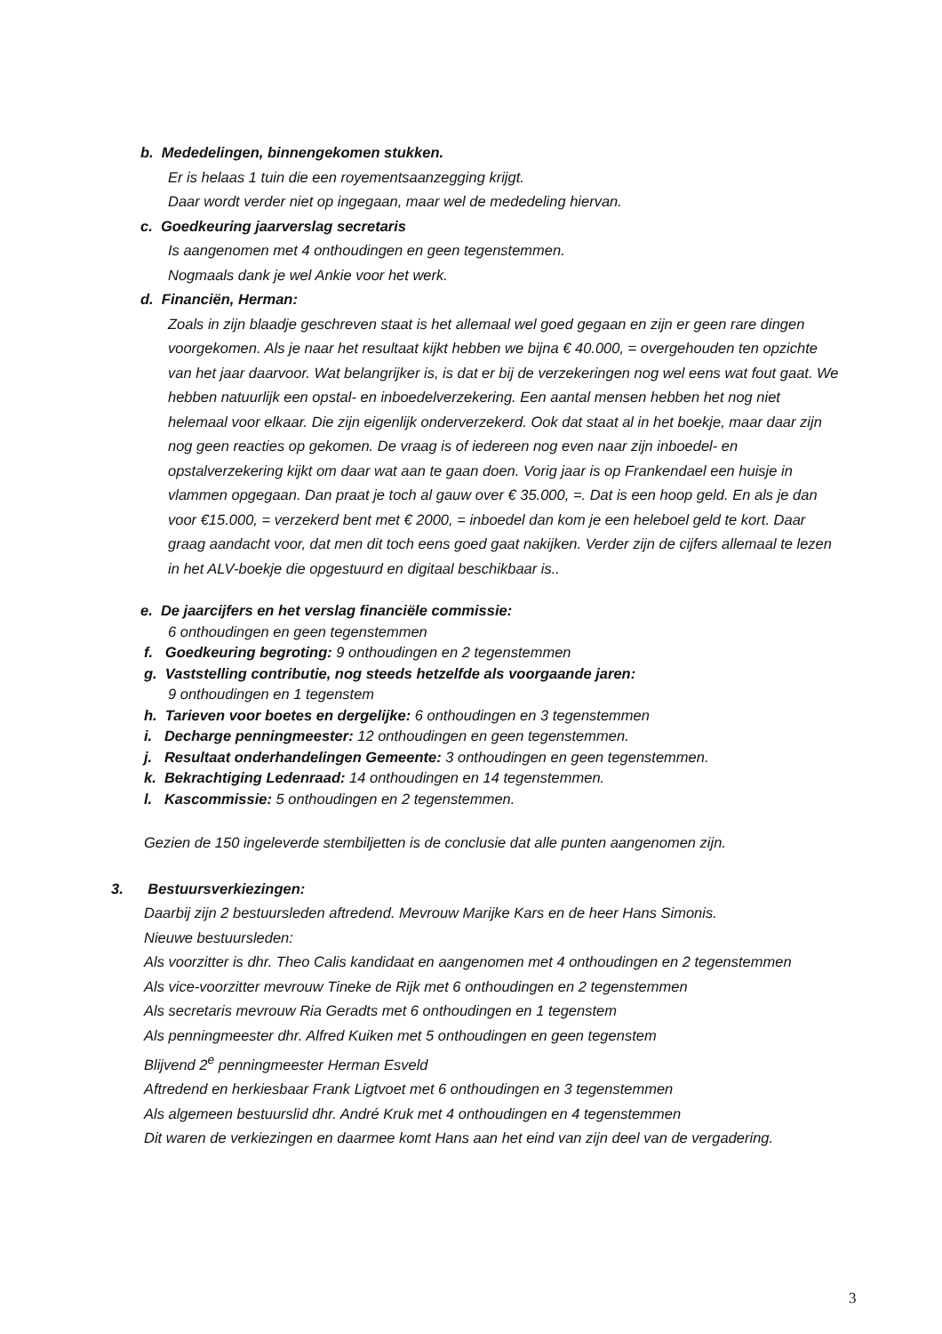b. Mededelingen, binnengekomen stukken.
Er is helaas 1 tuin die een royementsaanzegging krijgt.
Daar wordt verder niet op ingegaan, maar wel de mededeling hiervan.
c. Goedkeuring jaarverslag secretaris
Is aangenomen met 4 onthoudingen en geen tegenstemmen.
Nogmaals dank je wel Ankie voor het werk.
d. Financiën, Herman:
Zoals in zijn blaadje geschreven staat is het allemaal wel goed gegaan en zijn er geen rare dingen voorgekomen. Als je naar het resultaat kijkt hebben we bijna € 40.000, = overgehouden ten opzichte van het jaar daarvoor. Wat belangrijker is, is dat er bij de verzekeringen nog wel eens wat fout gaat. We hebben natuurlijk een opstal- en inboedelverzekering. Een aantal mensen hebben het nog niet helemaal voor elkaar. Die zijn eigenlijk onderverzekerd. Ook dat staat al in het boekje, maar daar zijn nog geen reacties op gekomen. De vraag is of iedereen nog even naar zijn inboedel- en opstalverzekering kijkt om daar wat aan te gaan doen. Vorig jaar is op Frankendael een huisje in vlammen opgegaan. Dan praat je toch al gauw over € 35.000, =. Dat is een hoop geld. En als je dan voor €15.000, = verzekerd bent met € 2000, = inboedel dan kom je een heleboel geld te kort. Daar graag aandacht voor, dat men dit toch eens goed gaat nakijken. Verder zijn de cijfers allemaal te lezen in het ALV-boekje die opgestuurd en digitaal beschikbaar is..
e. De jaarcijfers en het verslag financiële commissie:
6 onthoudingen en geen tegenstemmen
f. Goedkeuring begroting: 9 onthoudingen en 2 tegenstemmen
g. Vaststelling contributie, nog steeds hetzelfde als voorgaande jaren:
9 onthoudingen en 1 tegenstem
h. Tarieven voor boetes en dergelijke: 6 onthoudingen en 3 tegenstemmen
i. Decharge penningmeester: 12 onthoudingen en geen tegenstemmen.
j. Resultaat onderhandelingen Gemeente: 3 onthoudingen en geen tegenstemmen.
k. Bekrachtiging Ledenraad: 14 onthoudingen en 14 tegenstemmen.
l. Kascommissie: 5 onthoudingen en 2 tegenstemmen.
Gezien de 150 ingeleverde stembiljetten is de conclusie dat alle punten aangenomen zijn.
3. Bestuursverkiezingen:
Daarbij zijn 2 bestuursleden aftredend. Mevrouw Marijke Kars en de heer Hans Simonis.
Nieuwe bestuursleden:
Als voorzitter is dhr. Theo Calis kandidaat en aangenomen met 4 onthoudingen en 2 tegenstemmen
Als vice-voorzitter mevrouw Tineke de Rijk met 6 onthoudingen en 2 tegenstemmen
Als secretaris mevrouw Ria Geradts met 6 onthoudingen en 1 tegenstem
Als penningmeester dhr. Alfred Kuiken met 5 onthoudingen en geen tegenstem
Blijvend 2<sup>e</sup> penningmeester Herman Esveld
Aftredend en herkiesbaar Frank Ligtvoet met 6 onthoudingen en 3 tegenstemmen
Als algemeen bestuurslid dhr. André Kruk met 4 onthoudingen en 4 tegenstemmen
Dit waren de verkiezingen en daarmee komt Hans aan het eind van zijn deel van de vergadering.
3